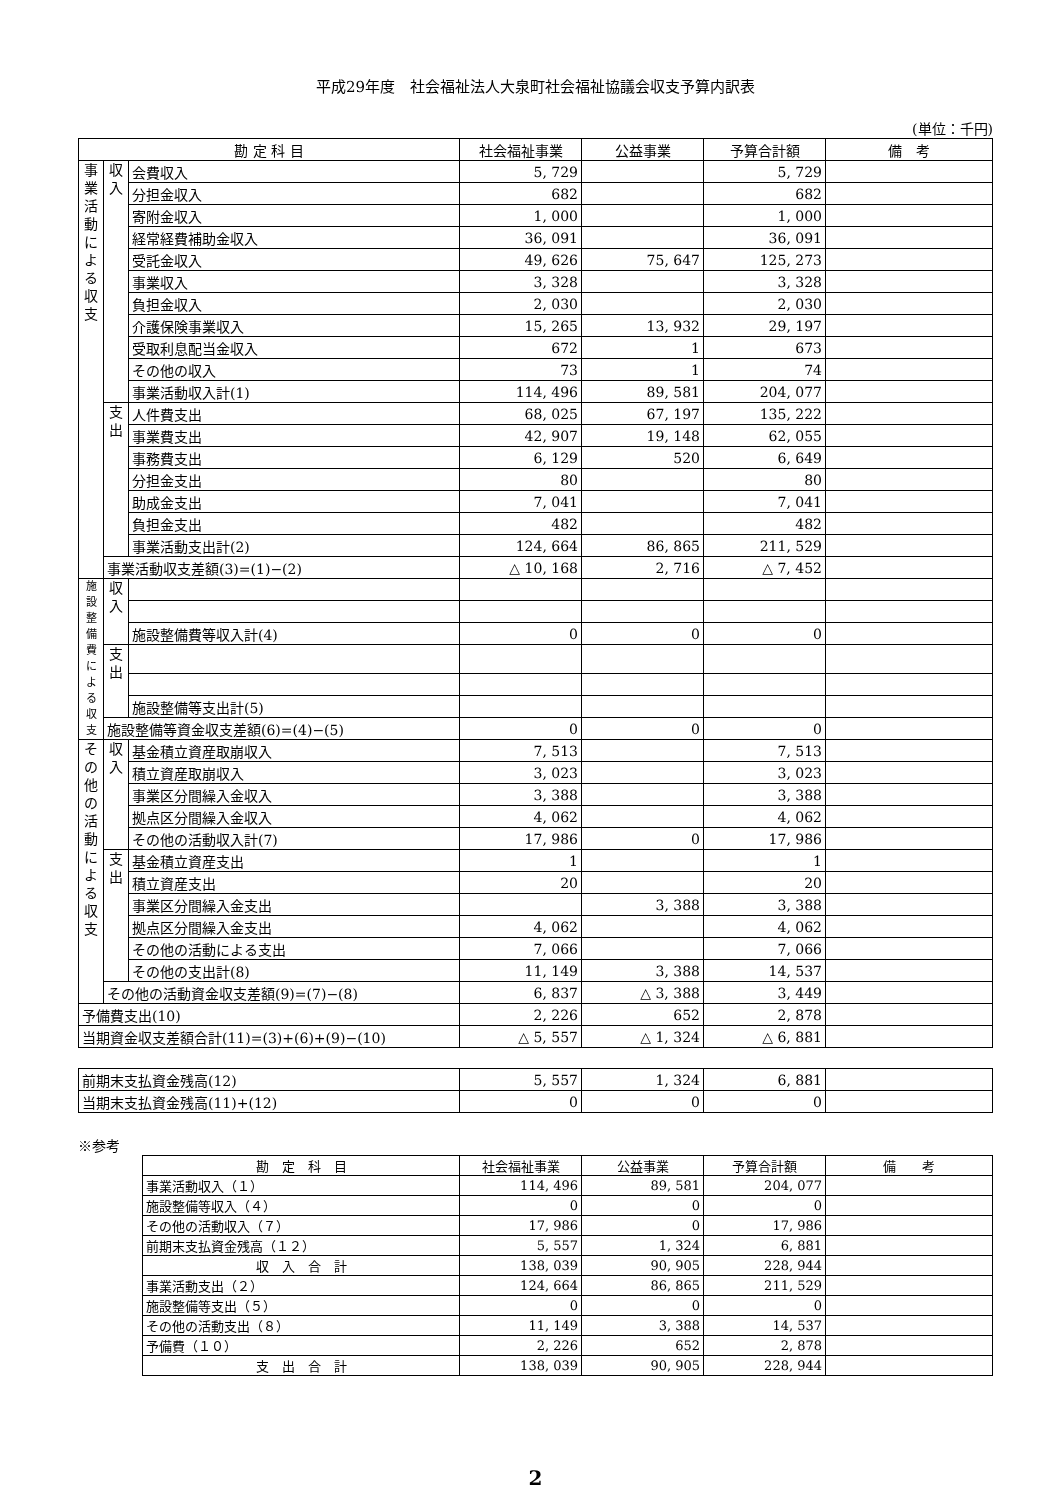平成29年度　社会福祉法人大泉町社会福祉協議会収支予算内訳表
(単位：千円)
| 勘 定 科 目 | | | 社会福祉事業 | 公益事業 | 予算合計額 | 備 考 |
| --- | --- | --- | --- | --- | --- | --- |
| 事 業 活 動 に よ る 収 支 | 収 入 | 会費収入 | 5, 729 | | 5, 729 | |
| | | 分担金収入 | 682 | | 682 | |
| | | 寄附金収入 | 1, 000 | | 1, 000 | |
| | | 経常経費補助金収入 | 36, 091 | | 36, 091 | |
| | | 受託金収入 | 49, 626 | 75, 647 | 125, 273 | |
| | | 事業収入 | 3, 328 | | 3, 328 | |
| | | 負担金収入 | 2, 030 | | 2, 030 | |
| | | 介護保険事業収入 | 15, 265 | 13, 932 | 29, 197 | |
| | | 受取利息配当金収入 | 672 | 1 | 673 | |
| | | その他の収入 | 73 | 1 | 74 | |
| | | 事業活動収入計(1) | 114, 496 | 89, 581 | 204, 077 | |
| | 支 出 | 人件費支出 | 68, 025 | 67, 197 | 135, 222 | |
| | | 事業費支出 | 42, 907 | 19, 148 | 62, 055 | |
| | | 事務費支出 | 6, 129 | 520 | 6, 649 | |
| | | 分担金支出 | 80 | | 80 | |
| | | 助成金支出 | 7, 041 | | 7, 041 | |
| | | 負担金支出 | 482 | | 482 | |
| | | 事業活動支出計(2) | 124, 664 | 86, 865 | 211, 529 | |
| | 事業活動収支差額(3)=(1)−(2) | | △ 10, 168 | 2, 716 | △ 7, 452 | |
| 施 設 整 備 費 に よ る 収 支 | 収 入 | | | | | |
| | | 施設整備費等収入計(4) | 0 | 0 | 0 | |
| | 支 出 | | | | | |
| | | 施設整備等支出計(5) | | | | |
| | 施設整備等資金収支差額(6)=(4)−(5) | | 0 | 0 | 0 | |
| そ の 他 の 活 動 に よ る 収 支 | 収 入 | 基金積立資産取崩収入 | 7, 513 | | 7, 513 | |
| | | 積立資産取崩収入 | 3, 023 | | 3, 023 | |
| | | 事業区分間繰入金収入 | 3, 388 | | 3, 388 | |
| | | 拠点区分間繰入金収入 | 4, 062 | | 4, 062 | |
| | | その他の活動収入計(7) | 17, 986 | 0 | 17, 986 | |
| | 支 出 | 基金積立資産支出 | 1 | | 1 | |
| | | 積立資産支出 | 20 | | 20 | |
| | | 事業区分間繰入金支出 | | 3, 388 | 3, 388 | |
| | | 拠点区分間繰入金支出 | 4, 062 | | 4, 062 | |
| | | その他の活動による支出 | 7, 066 | | 7, 066 | |
| | | その他の支出計(8) | 11, 149 | 3, 388 | 14, 537 | |
| | その他の活動資金収支差額(9)=(7)−(8) | | 6, 837 | △ 3, 388 | 3, 449 | |
| 予備費支出(10) | | | 2, 226 | 652 | 2, 878 | |
| 当期資金収支差額合計(11)=(3)+(6)+(9)−(10) | | | △ 5, 557 | △ 1, 324 | △ 6, 881 | |
| 前期末支払資金残高(12) | 5, 557 | 1, 324 | 6, 881 | |
| 当期末支払資金残高(11)+(12) | 0 | 0 | 0 | |
※参考
| 勘 定 科 目 | 社会福祉事業 | 公益事業 | 予算合計額 | 備 考 |
| --- | --- | --- | --- | --- |
| 事業活動収入（１） | 114, 496 | 89, 581 | 204, 077 | |
| 施設整備等収入（４） | 0 | 0 | 0 | |
| その他の活動収入（７） | 17, 986 | 0 | 17, 986 | |
| 前期末支払資金残高（１２） | 5, 557 | 1, 324 | 6, 881 | |
| 収 入 合 計 | 138, 039 | 90, 905 | 228, 944 | |
| 事業活動支出（２） | 124, 664 | 86, 865 | 211, 529 | |
| 施設整備等支出（５） | 0 | 0 | 0 | |
| その他の活動支出（８） | 11, 149 | 3, 388 | 14, 537 | |
| 予備費（１０） | 2, 226 | 652 | 2, 878 | |
| 支 出 合 計 | 138, 039 | 90, 905 | 228, 944 | |
2